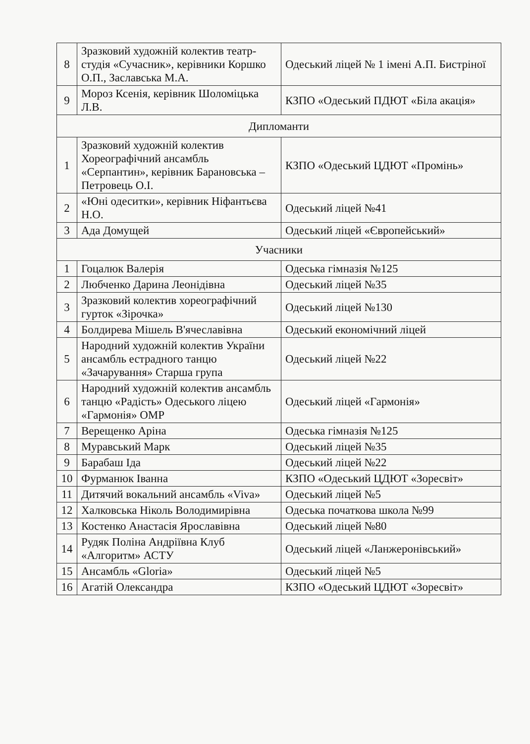| 8 | Зразковий художній колектив театр-студія «Сучасник», керівники Коршко О.П., Заславська М.А. | Одеський ліцей № 1 імені А.П. Бистріної |
| 9 | Мороз Ксенія, керівник Шоломіцька Л.В. | КЗПО «Одеський ПДЮТ «Біла акація» |
| Дипломанти | | |
| 1 | Зразковий художній колектив Хореографічний ансамбль «Серпантин», керівник Барановська – Петровець О.І. | КЗПО «Одеський ЦДЮТ «Промінь» |
| 2 | «Юні одеситки», керівник Ніфантьєва Н.О. | Одеський ліцей №41 |
| 3 | Ада Домущей | Одеський ліцей «Європейський» |
| Учасники | | |
| 1 | Гоцалюк Валерія | Одеська гімназія №125 |
| 2 | Любченко Дарина Леонідівна | Одеський ліцей №35 |
| 3 | Зразковий колектив хореографічний гурток «Зірочка» | Одеський ліцей №130 |
| 4 | Болдирева Мішель В'ячеславівна | Одеський економічний ліцей |
| 5 | Народний художній колектив України ансамбль естрадного танцю «Зачарування» Старша група | Одеський ліцей №22 |
| 6 | Народний художній колектив ансамбль танцю «Радість» Одеського ліцею «Гармонія» ОМР | Одеський ліцей «Гармонія» |
| 7 | Верещенко Аріна | Одеська гімназія №125 |
| 8 | Муравський Марк | Одеський ліцей №35 |
| 9 | Барабаш Іда | Одеський ліцей №22 |
| 10 | Фурманюк Іванна | КЗПО «Одеський ЦДЮТ «Зоресвіт» |
| 11 | Дитячий вокальний ансамбль «Viva» | Одеський ліцей №5 |
| 12 | Халковська Ніколь Володимирівна | Одеська початкова школа №99 |
| 13 | Костенко Анастасія Ярославівна | Одеський ліцей №80 |
| 14 | Рудяк Поліна Андріївна Клуб «Алгоритм» АСТУ | Одеський ліцей «Ланжеронівський» |
| 15 | Ансамбль «Gloria» | Одеський ліцей №5 |
| 16 | Агатій Олександра | КЗПО «Одеський ЦДЮТ «Зоресвіт» |